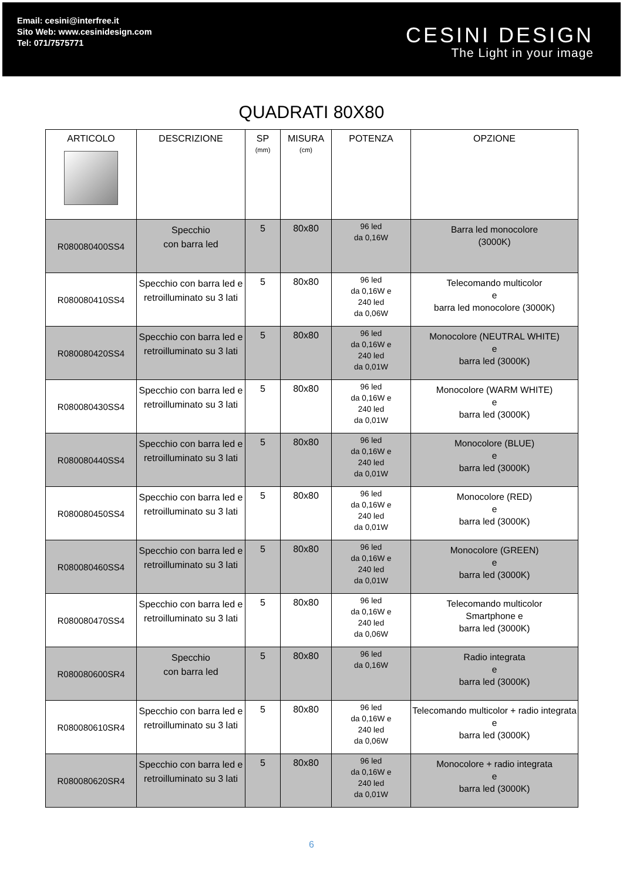Email: cesini@interfree.it
Sito Web: www.cesinidesign.com
Tel: 071/7575771
CESINI DESIGN
The Light in your image
QUADRATI 80X80
| ARTICOLO | DESCRIZIONE | SP (mm) | MISURA (cm) | POTENZA | OPZIONE |
| --- | --- | --- | --- | --- | --- |
| R080080400SS4 | Specchio con barra led | 5 | 80x80 | 96 led da 0,16W | Barra led monocolore (3000K) |
| R080080410SS4 | Specchio con barra led e retroilluminato su 3 lati | 5 | 80x80 | 96 led da 0,16W e 240 led da 0,06W | Telecomando multicolor e barra led monocolore (3000K) |
| R080080420SS4 | Specchio con barra led e retroilluminato su 3 lati | 5 | 80x80 | 96 led da 0,16W e 240 led da 0,01W | Monocolore (NEUTRAL WHITE) e barra led (3000K) |
| R080080430SS4 | Specchio con barra led e retroilluminato su 3 lati | 5 | 80x80 | 96 led da 0,16W e 240 led da 0,01W | Monocolore (WARM WHITE) e barra led (3000K) |
| R080080440SS4 | Specchio con barra led e retroilluminato su 3 lati | 5 | 80x80 | 96 led da 0,16W e 240 led da 0,01W | Monocolore (BLUE) e barra led (3000K) |
| R080080450SS4 | Specchio con barra led e retroilluminato su 3 lati | 5 | 80x80 | 96 led da 0,16W e 240 led da 0,01W | Monocolore (RED) e barra led (3000K) |
| R080080460SS4 | Specchio con barra led e retroilluminato su 3 lati | 5 | 80x80 | 96 led da 0,16W e 240 led da 0,01W | Monocolore (GREEN) e barra led (3000K) |
| R080080470SS4 | Specchio con barra led e retroilluminato su 3 lati | 5 | 80x80 | 96 led da 0,16W e 240 led da 0,06W | Telecomando multicolor Smartphone e barra led (3000K) |
| R080080600SR4 | Specchio con barra led | 5 | 80x80 | 96 led da 0,16W | Radio integrata e barra led (3000K) |
| R080080610SR4 | Specchio con barra led e retroilluminato su 3 lati | 5 | 80x80 | 96 led da 0,16W e 240 led da 0,06W | Telecomando multicolor + radio integrata e barra led (3000K) |
| R080080620SR4 | Specchio con barra led e retroilluminato su 3 lati | 5 | 80x80 | 96 led da 0,16W e 240 led da 0,01W | Monocolore + radio integrata e barra led (3000K) |
6